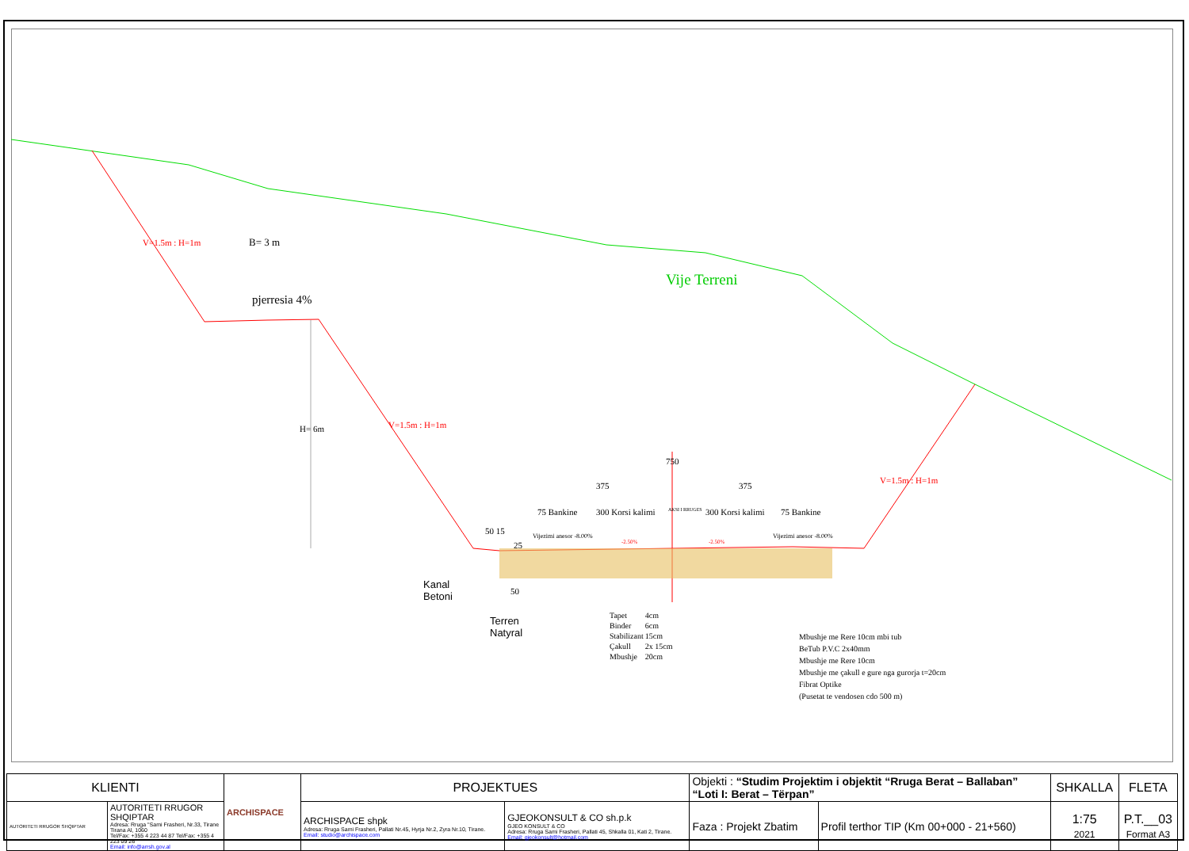B= 3 m
pjerresia 4%
Vije Terreni
V=1.5m : H=1m
V=1.5m : H=1m
V=1.5m : H=1m
H= 6m
750
375 375
75 Bankine 300 Korsi kalimi 300 Korsi kalimi 75 Bankine
50 15 Vijezimi anesor -8.00%
-2.50%
AKSI I RRUGES
-2.50%
Vijezimi anesor -8.00%
25
50
Kanal
Betoni
Terren
Natyral
| Tapet | 4cm |
| Binder | 6cm |
| Stabilizant | 15cm |
| Çakull | 2x 15cm |
| Mbushje | 20cm |
Mbushje me Rere 10cm mbi tub
BeTub P.V.C 2x40mm
Mbushje me Rere 10cm
Mbushje me çakull e gure nga gurorja t=20cm
Fibrat Optike
(Pusetat te vendosen cdo 500 m)
| KLIENTI | | ARCHISPACE | PROJEKTUES | | Objekti : “Studim Projektim i objektit “Rruga Berat – Ballaban” “Loti I: Berat – Tërpan” | | SHKALLA | FLETA |
| AUTORITETI RRUGOR SHQIPTAR | AUTORITETI RRUGOR SHQIPTAR Adresa: Rruga "Sami Frasheri, Nr.33, Tirane Tirana Al, 1060 Tel/Fax: +355 4 223 44 87 Tel/Fax: +355 4 223 09 26 Email: info@arrsh.gov.al | | ARCHISPACE shpk Adresa: Rruga Sami Frasheri, Pallati Nr.45, Hyrja Nr.2, Zyra Nr.10, Tirane. Email: studio@archispace.com | GJEOKONSULT & CO sh.p.k GJEO KONSULT & CO Adresa: Rruga Sami Frasheri, Pallati 45, Shkalla 01, Kati 2, Tirane. Email: gjeokonsult@hotmail.com | Faza : Projekt Zbatim | Profil terthor TIP (Km 00+000 - 21+560) | 1:75 2021 | P.T.__03 Format A3 |